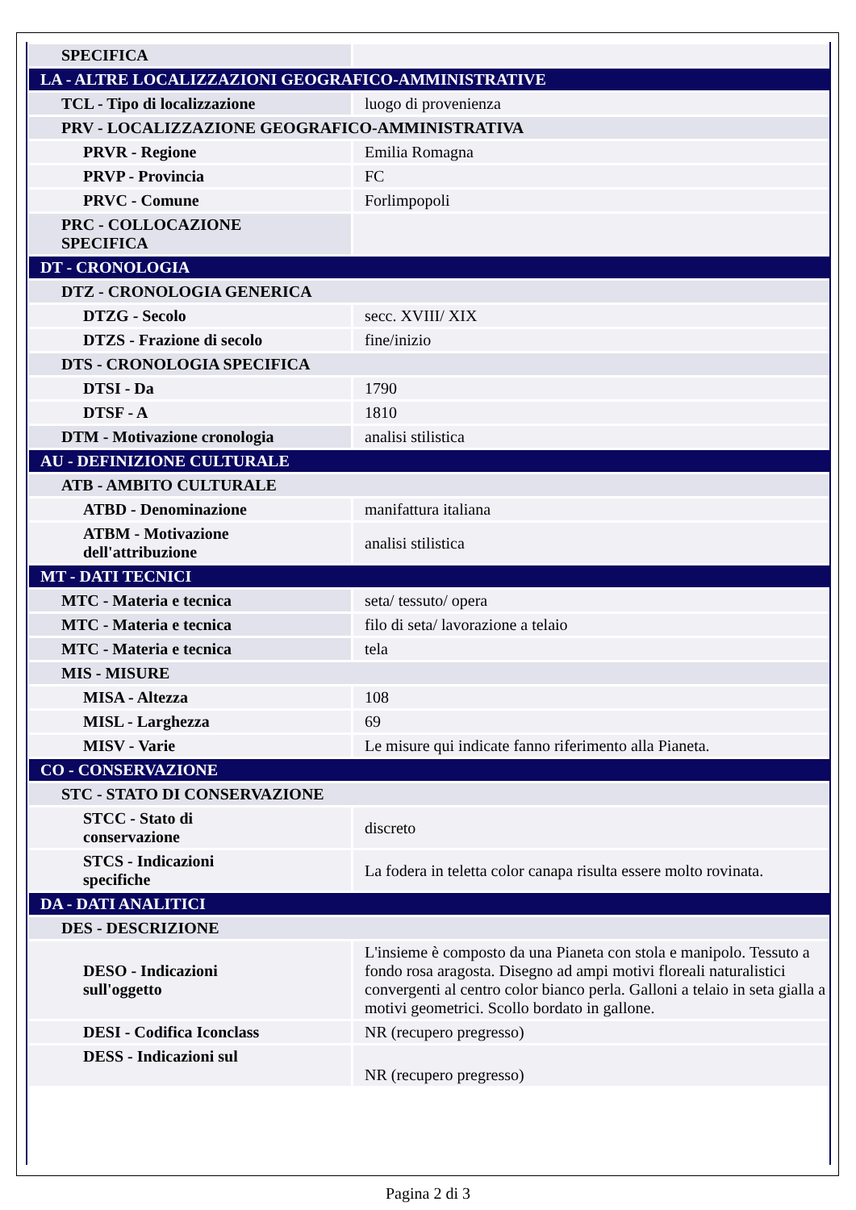| SPECIFICA | |
| LA - ALTRE LOCALIZZAZIONI GEOGRAFICO-AMMINISTRATIVE | |
| TCL - Tipo di localizzazione | luogo di provenienza |
| PRV - LOCALIZZAZIONE GEOGRAFICO-AMMINISTRATIVA | |
| PRVR - Regione | Emilia Romagna |
| PRVP - Provincia | FC |
| PRVC - Comune | Forlimpopoli |
| PRC - COLLOCAZIONE SPECIFICA | |
| DT - CRONOLOGIA | |
| DTZ - CRONOLOGIA GENERICA | |
| DTZG - Secolo | secc. XVIII/ XIX |
| DTZS - Frazione di secolo | fine/inizio |
| DTS - CRONOLOGIA SPECIFICA | |
| DTSI - Da | 1790 |
| DTSF - A | 1810 |
| DTM - Motivazione cronologia | analisi stilistica |
| AU - DEFINIZIONE CULTURALE | |
| ATB - AMBITO CULTURALE | |
| ATBD - Denominazione | manifattura italiana |
| ATBM - Motivazione dell'attribuzione | analisi stilistica |
| MT - DATI TECNICI | |
| MTC - Materia e tecnica | seta/ tessuto/ opera |
| MTC - Materia e tecnica | filo di seta/ lavorazione a telaio |
| MTC - Materia e tecnica | tela |
| MIS - MISURE | |
| MISA - Altezza | 108 |
| MISL - Larghezza | 69 |
| MISV - Varie | Le misure qui indicate fanno riferimento alla Pianeta. |
| CO - CONSERVAZIONE | |
| STC - STATO DI CONSERVAZIONE | |
| STCC - Stato di conservazione | discreto |
| STCS - Indicazioni specifiche | La fodera in teletta color canapa risulta essere molto rovinata. |
| DA - DATI ANALITICI | |
| DES - DESCRIZIONE | |
| DESO - Indicazioni sull'oggetto | L'insieme è composto da una Pianeta con stola e manipolo. Tessuto a fondo rosa aragosta. Disegno ad ampi motivi floreali naturalistici convergenti al centro color bianco perla. Galloni a telaio in seta gialla a motivi geometrici. Scollo bordato in gallone. |
| DESI - Codifica Iconclass | NR (recupero pregresso) |
| DESS - Indicazioni sul | NR (recupero pregresso) |
Pagina 2 di 3